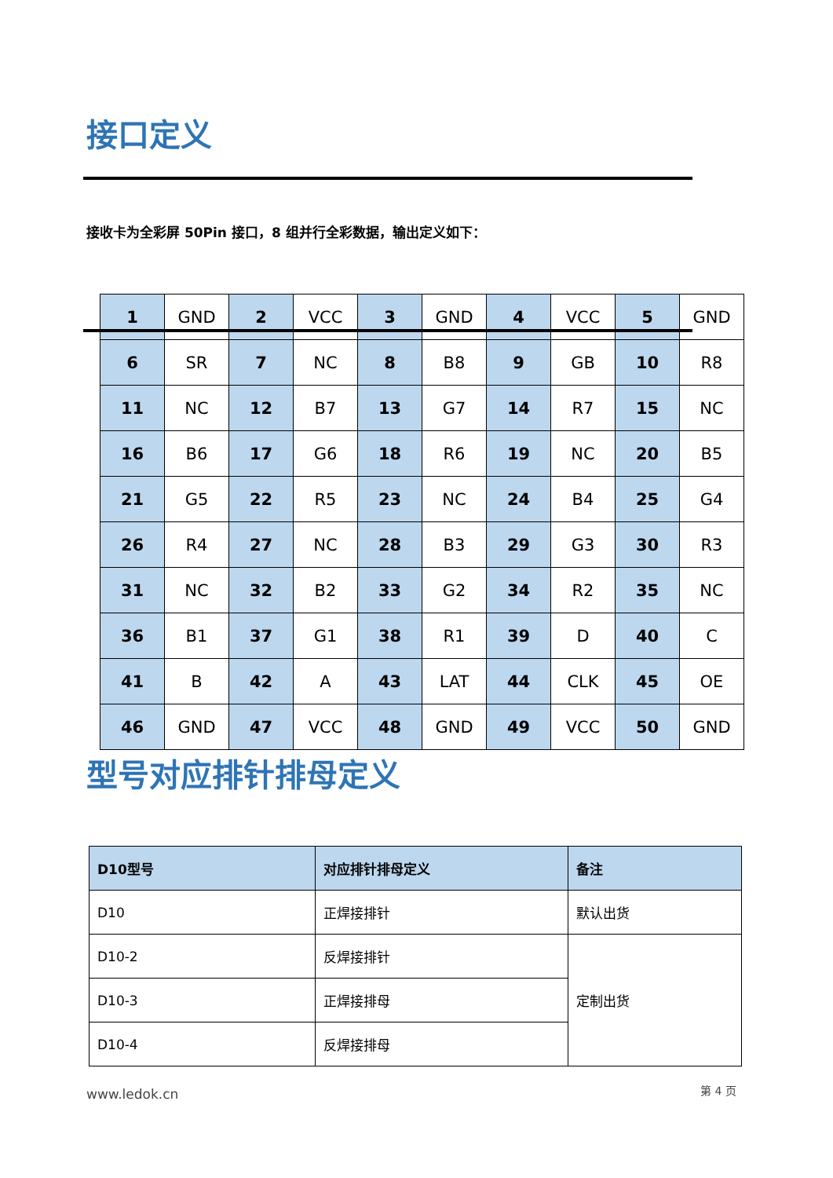接口定义
接收卡为全彩屏 50Pin 接口，8 组并行全彩数据，输出定义如下：
| 1 | GND | 2 | VCC | 3 | GND | 4 | VCC | 5 | GND |
| 6 | SR | 7 | NC | 8 | B8 | 9 | GB | 10 | R8 |
| 11 | NC | 12 | B7 | 13 | G7 | 14 | R7 | 15 | NC |
| 16 | B6 | 17 | G6 | 18 | R6 | 19 | NC | 20 | B5 |
| 21 | G5 | 22 | R5 | 23 | NC | 24 | B4 | 25 | G4 |
| 26 | R4 | 27 | NC | 28 | B3 | 29 | G3 | 30 | R3 |
| 31 | NC | 32 | B2 | 33 | G2 | 34 | R2 | 35 | NC |
| 36 | B1 | 37 | G1 | 38 | R1 | 39 | D | 40 | C |
| 41 | B | 42 | A | 43 | LAT | 44 | CLK | 45 | OE |
| 46 | GND | 47 | VCC | 48 | GND | 49 | VCC | 50 | GND |
型号对应排针排母定义
| D10型号 | 对应排针排母定义 | 备注 |
| --- | --- | --- |
| D10 | 正焊接排针 | 默认出货 |
| D10-2 | 反焊接排针 | 定制出货 |
| D10-3 | 正焊接排母 | |
| D10-4 | 反焊接排母 | |
www.ledok.cn 第 4 页